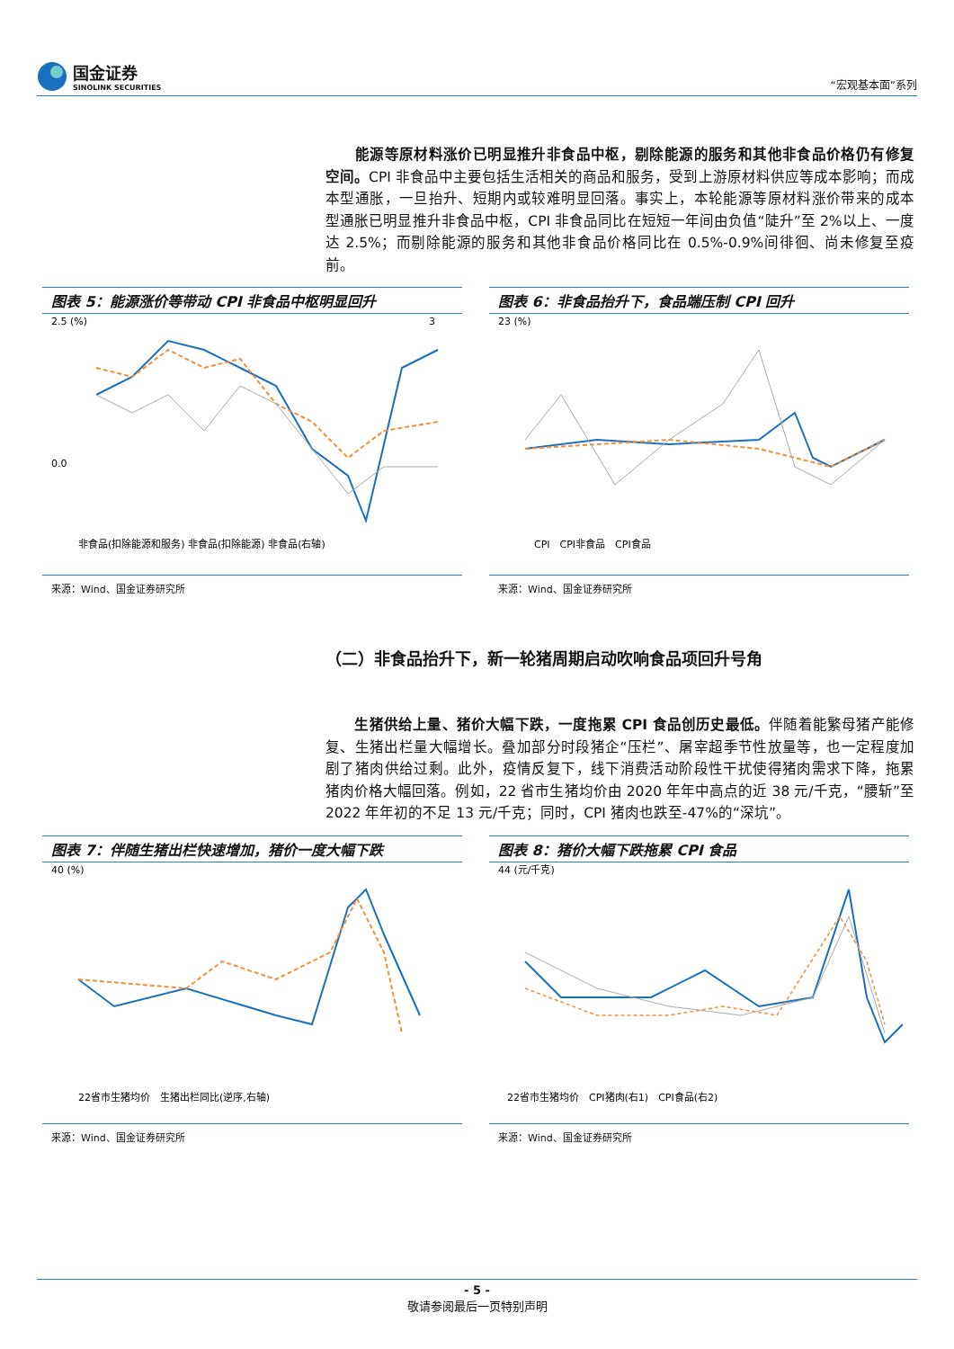国金证券
SINOLINK SECURITIES
“宏观基本面”系列
　　能源等原材料涨价已明显推升非食品中枢，剔除能源的服务和其他非食品价格仍有修复空间。CPI 非食品中主要包括生活相关的商品和服务，受到上游原材料供应等成本影响；而成本型通胀，一旦抬升、短期内或较难明显回落。事实上，本轮能源等原材料涨价带来的成本型通胀已明显推升非食品中枢，CPI 非食品同比在短短一年间由负值“陡升”至 2%以上、一度达 2.5%；而剔除能源的服务和其他非食品价格同比在 0.5%-0.9%间徘徊、尚未修复至疫前。
图表 5：能源涨价等带动 CPI 非食品中枢明显回升
2.5 (%)
0.0
3
非食品(扣除能源和服务) 非食品(扣除能源) 非食品(右轴)
来源：Wind、国金证券研究所
图表 6：非食品抬升下，食品端压制 CPI 回升
23 (%)
CPI　CPI非食品　CPI食品
来源：Wind、国金证券研究所
（二）非食品抬升下，新一轮猪周期启动吹响食品项回升号角
　　生猪供给上量、猪价大幅下跌，一度拖累 CPI 食品创历史最低。伴随着能繁母猪产能修复、生猪出栏量大幅增长。叠加部分时段猪企“压栏”、屠宰超季节性放量等，也一定程度加剧了猪肉供给过剩。此外，疫情反复下，线下消费活动阶段性干扰使得猪肉需求下降，拖累猪肉价格大幅回落。例如，22 省市生猪均价由 2020 年年中高点的近 38 元/千克，“腰斩”至 2022 年年初的不足 13 元/千克；同时，CPI 猪肉也跌至-47%的“深坑”。
图表 7：伴随生猪出栏快速增加，猪价一度大幅下跌
40 (%)
22省市生猪均价　生猪出栏同比(逆序,右轴)
来源：Wind、国金证券研究所
图表 8：猪价大幅下跌拖累 CPI 食品
44 (元/千克)
22省市生猪均价　CPI猪肉(右1)　CPI食品(右2)
来源：Wind、国金证券研究所
- 5 -
敬请参阅最后一页特别声明